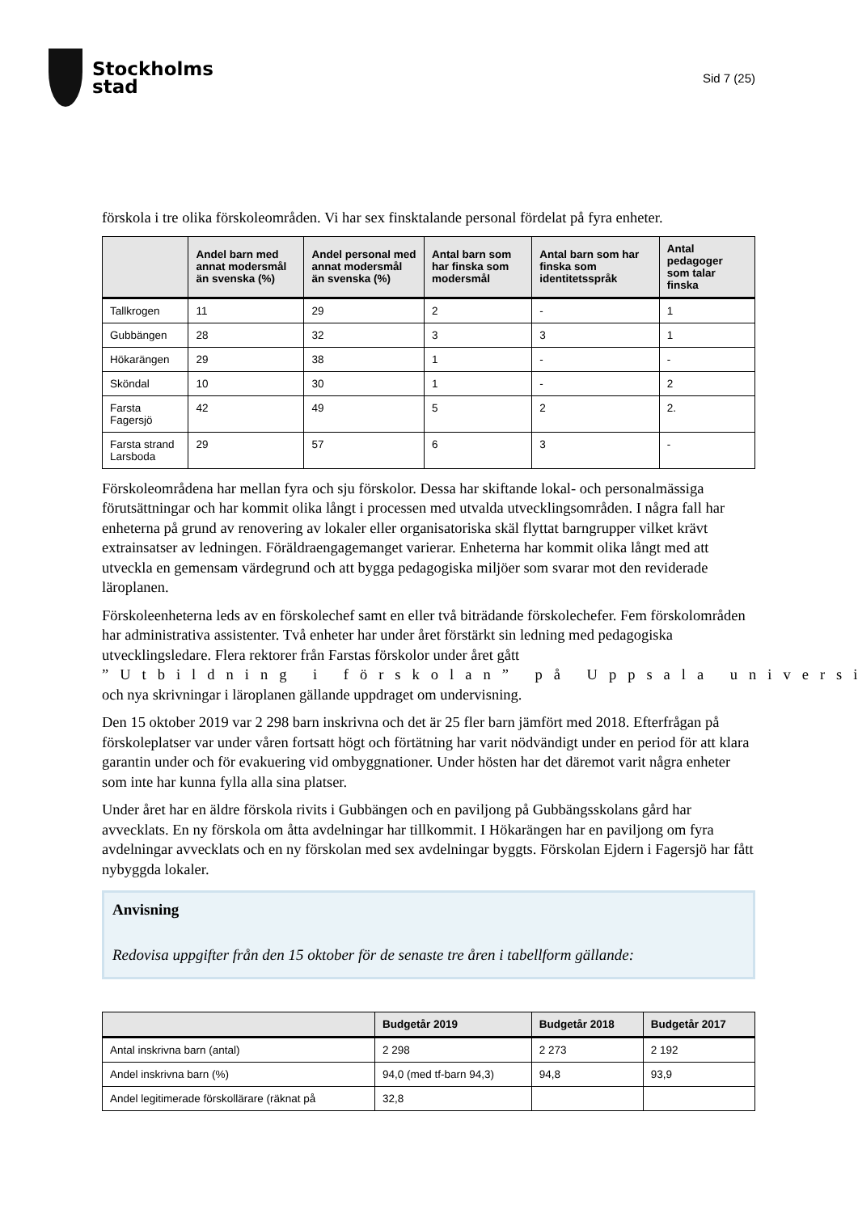Stockholms
stad
Sid 7 (25)
förskola i tre olika förskoleområden. Vi har sex finsktalande personal fördelat på fyra enheter.
| | Andel barn med annat modersmål än svenska (%) | Andel personal med annat modersmål än svenska (%) | Antal barn som har finska som modersmål | Antal barn som har finska som identitetsspråk | Antal pedagoger som talar finska |
| --- | --- | --- | --- | --- | --- |
| Tallkrogen | 11 | 29 | 2 | - | 1 |
| Gubbängen | 28 | 32 | 3 | 3 | 1 |
| Hökarängen | 29 | 38 | 1 | - | - |
| Sköndal | 10 | 30 | 1 | - | 2 |
| Farsta Fagersjö | 42 | 49 | 5 | 2 | 2. |
| Farsta strand Larsboda | 29 | 57 | 6 | 3 | - |
Förskoleområdena har mellan fyra och sju förskolor. Dessa har skiftande lokal- och personalmässiga förutsättningar och har kommit olika långt i processen med utvalda utvecklingsområden. I några fall har enheterna på grund av renovering av lokaler eller organisatoriska skäl flyttat barngrupper vilket krävt extrainsatser av ledningen. Föräldraengagemanget varierar. Enheterna har kommit olika långt med att utveckla en gemensam värdegrund och att bygga pedagogiska miljöer som svarar mot den reviderade läroplanen.
Förskoleenheterna leds av en förskolechef samt en eller två biträdande förskolechefer. Fem förskolområden har administrativa assistenter. Två enheter har under året förstärkt sin ledning med pedagogiska utvecklingsledare. Flera rektorer från Farstas förskolor under året gått ”Utbildning i förskolan” på Uppsala universi och nya skrivningar i läroplanen gällande uppdraget om undervisning.
Den 15 oktober 2019 var 2 298 barn inskrivna och det är 25 fler barn jämfört med 2018. Efterfrågan på förskoleplatser var under våren fortsatt högt och förtätning har varit nödvändigt under en period för att klara garantin under och för evakuering vid ombyggnationer. Under hösten har det däremot varit några enheter som inte har kunna fylla alla sina platser.
Under året har en äldre förskola rivits i Gubbängen och en paviljong på Gubbängsskolans gård har avvecklats. En ny förskola om åtta avdelningar har tillkommit. I Hökarängen har en paviljong om fyra avdelningar avvecklats och en ny förskolan med sex avdelningar byggts. Förskolan Ejdern i Fagersjö har fått nybyggda lokaler.
Anvisning
Redovisa uppgifter från den 15 oktober för de senaste tre åren i tabellform gällande:
| | Budgetår 2019 | Budgetår 2018 | Budgetår 2017 |
| --- | --- | --- | --- |
| Antal inskrivna barn (antal) | 2 298 | 2 273 | 2 192 |
| Andel inskrivna barn (%) | 94,0 (med tf-barn 94,3) | 94,8 | 93,9 |
| Andel legitimerade förskollärare (räknat på | 32,8 | | |